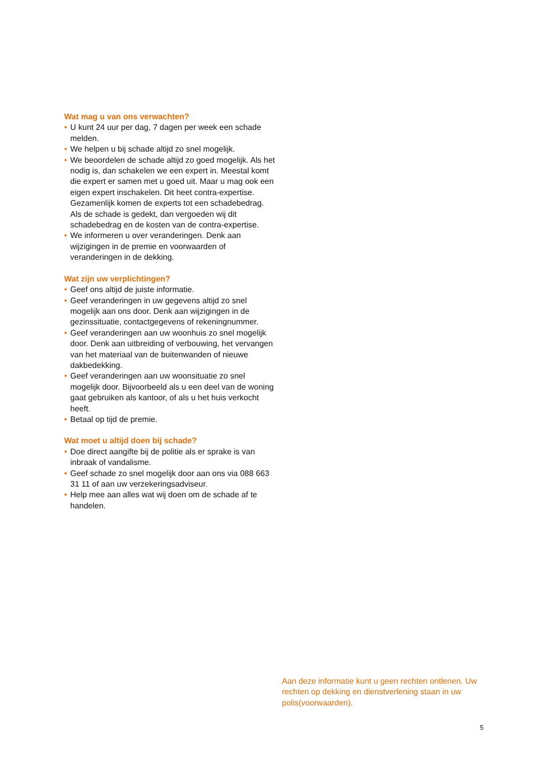Wat mag u van ons verwachten?
• U kunt 24 uur per dag, 7 dagen per week een schade melden.
• We helpen u bij schade altijd zo snel mogelijk.
• We beoordelen de schade altijd zo goed mogelijk. Als het nodig is, dan schakelen we een expert in. Meestal komt die expert er samen met u goed uit. Maar u mag ook een eigen expert inschakelen. Dit heet contra-expertise. Gezamenlijk komen de experts tot een schadebedrag. Als de schade is gedekt, dan vergoeden wij dit schadebedrag en de kosten van de contra-expertise.
• We informeren u over veranderingen. Denk aan wijzigingen in de premie en voorwaarden of veranderingen in de dekking.
Wat zijn uw verplichtingen?
• Geef ons altijd de juiste informatie.
• Geef veranderingen in uw gegevens altijd zo snel mogelijk aan ons door. Denk aan wijzigingen in de gezinssituatie, contactgegevens of rekeningnummer.
• Geef veranderingen aan uw woonhuis zo snel mogelijk door. Denk aan uitbreiding of verbouwing, het vervangen van het materiaal van de buitenwanden of nieuwe dakbedekking.
• Geef veranderingen aan uw woonsituatie zo snel mogelijk door. Bijvoorbeeld als u een deel van de woning gaat gebruiken als kantoor, of als u het huis verkocht heeft.
• Betaal op tijd de premie.
Wat moet u altijd doen bij schade?
• Doe direct aangifte bij de politie als er sprake is van inbraak of vandalisme.
• Geef schade zo snel mogelijk door aan ons via 088 663 31 11 of aan uw verzekeringsadviseur.
• Help mee aan alles wat wij doen om de schade af te handelen.
Aan deze informatie kunt u geen rechten ontlenen. Uw rechten op dekking en dienstverlening staan in uw polis(voorwaarden).
5